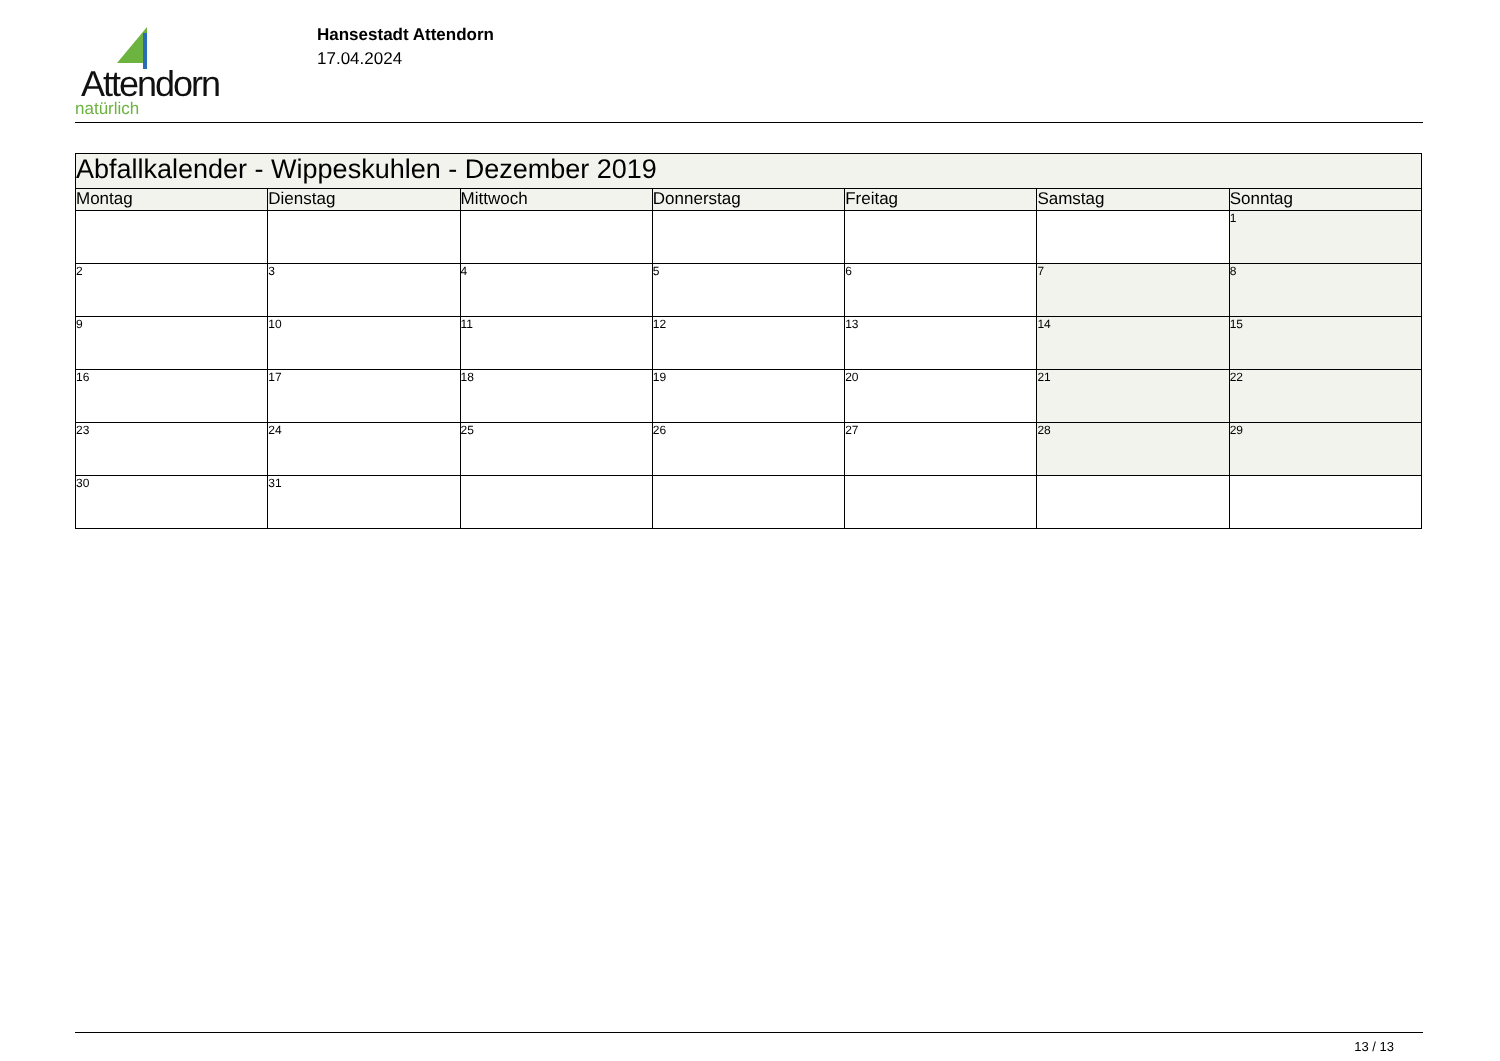Attendorn
natürlich
Hansestadt Attendorn
17.04.2024
| Abfallkalender - Wippeskuhlen - Dezember 2019 | | | | | | |
| --- | --- | --- | --- | --- | --- | --- |
| Montag | Dienstag | Mittwoch | Donnerstag | Freitag | Samstag | Sonntag |
| | | | | | | 1 |
| 2 | 3 | 4 | 5 | 6 | 7 | 8 |
| 9 | 10 | 11 | 12 | 13 | 14 | 15 |
| 16 | 17 | 18 | 19 | 20 | 21 | 22 |
| 23 | 24 | 25 | 26 | 27 | 28 | 29 |
| 30 | 31 | | | | | |
13 / 13